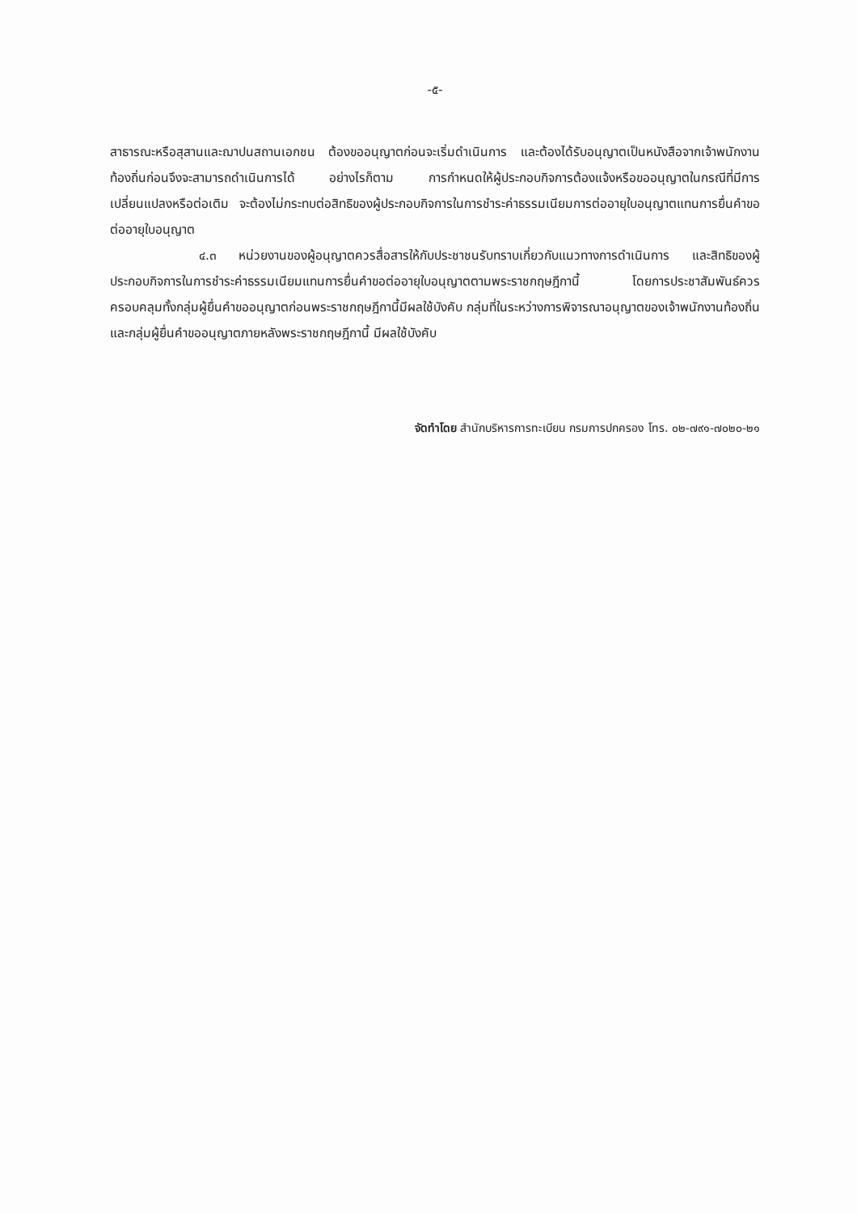-๕-
สาธารณะหรือสุสานและฌาปนสถานเอกชน ต้องขออนุญาตก่อนจะเริ่มดำเนินการ และต้องได้รับอนุญาตเป็นหนังสือจากเจ้าพนักงานท้องถิ่นก่อนจึงจะสามารถดำเนินการได้ อย่างไรก็ตาม การกำหนดให้ผู้ประกอบกิจการต้องแจ้งหรือขออนุญาตในกรณีที่มีการเปลี่ยนแปลงหรือต่อเติม จะต้องไม่กระทบต่อสิทธิของผู้ประกอบกิจการในการชำระค่าธรรมเนียมการต่ออายุใบอนุญาตแทนการยื่นคำขอต่ออายุใบอนุญาต
๔.๓ หน่วยงานของผู้อนุญาตควรสื่อสารให้กับประชาชนรับทราบเกี่ยวกับแนวทางการดำเนินการ และสิทธิของผู้ประกอบกิจการในการชำระค่าธรรมเนียมแทนการยื่นคำขอต่ออายุใบอนุญาตตามพระราชกฤษฎีกานี้ โดยการประชาสัมพันธ์ควรครอบคลุมทั้งกลุ่มผู้ยื่นคำขออนุญาตก่อนพระราชกฤษฎีกานี้มีผลใช้บังคับ กลุ่มที่ในระหว่างการพิจารณาอนุญาตของเจ้าพนักงานท้องถิ่น และกลุ่มผู้ยื่นคำขออนุญาตภายหลังพระราชกฤษฎีกานี้ มีผลใช้บังคับ
จัดทำโดย สำนักบริหารการทะเบียน กรมการปกครอง โทร. ๐๒-๗๙๑-๗๐๒๐-๒๑